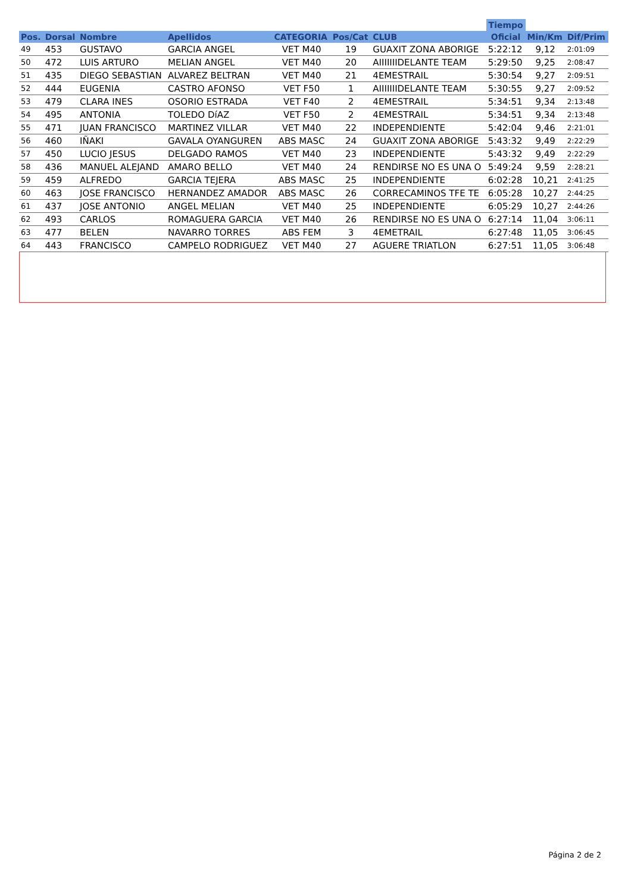| | | | | | | | Tiempo | | |
| --- | --- | --- | --- | --- | --- | --- | --- | --- | --- |
| Pos. | Dorsal | Nombre | Apellidos | CATEGORIA | Pos/Cat | CLUB | Oficial | Min/Km | Dif/Prim |
| 49 | 453 | GUSTAVO | GARCIA ANGEL | VET M40 | 19 | GUAXIT ZONA ABORIGE | 5:22:12 | 9,12 | 2:01:09 |
| 50 | 472 | LUIS ARTURO | MELIAN ANGEL | VET M40 | 20 | AIIIIIIIDELANTE TEAM | 5:29:50 | 9,25 | 2:08:47 |
| 51 | 435 | DIEGO SEBASTIAN | ALVAREZ BELTRAN | VET M40 | 21 | 4EMESTRAIL | 5:30:54 | 9,27 | 2:09:51 |
| 52 | 444 | EUGENIA | CASTRO AFONSO | VET F50 | 1 | AIIIIIIIDELANTE TEAM | 5:30:55 | 9,27 | 2:09:52 |
| 53 | 479 | CLARA INES | OSORIO ESTRADA | VET F40 | 2 | 4EMESTRAIL | 5:34:51 | 9,34 | 2:13:48 |
| 54 | 495 | ANTONIA | TOLEDO DíAZ | VET F50 | 2 | 4EMESTRAIL | 5:34:51 | 9,34 | 2:13:48 |
| 55 | 471 | JUAN FRANCISCO | MARTINEZ VILLAR | VET M40 | 22 | INDEPENDIENTE | 5:42:04 | 9,46 | 2:21:01 |
| 56 | 460 | IÑAKI | GAVALA OYANGUREN | ABS MASC | 24 | GUAXIT ZONA ABORIGE | 5:43:32 | 9,49 | 2:22:29 |
| 57 | 450 | LUCIO JESUS | DELGADO RAMOS | VET M40 | 23 | INDEPENDIENTE | 5:43:32 | 9,49 | 2:22:29 |
| 58 | 436 | MANUEL ALEJAND | AMARO BELLO | VET M40 | 24 | RENDIRSE NO ES UNA O | 5:49:24 | 9,59 | 2:28:21 |
| 59 | 459 | ALFREDO | GARCIA TEJERA | ABS MASC | 25 | INDEPENDIENTE | 6:02:28 | 10,21 | 2:41:25 |
| 60 | 463 | JOSE FRANCISCO | HERNANDEZ AMADOR | ABS MASC | 26 | CORRECAMINOS TFE TE | 6:05:28 | 10,27 | 2:44:25 |
| 61 | 437 | JOSE ANTONIO | ANGEL MELIAN | VET M40 | 25 | INDEPENDIENTE | 6:05:29 | 10,27 | 2:44:26 |
| 62 | 493 | CARLOS | ROMAGUERA GARCIA | VET M40 | 26 | RENDIRSE NO ES UNA O | 6:27:14 | 11,04 | 3:06:11 |
| 63 | 477 | BELEN | NAVARRO TORRES | ABS FEM | 3 | 4EMETRAIL | 6:27:48 | 11,05 | 3:06:45 |
| 64 | 443 | FRANCISCO | CAMPELO RODRIGUEZ | VET M40 | 27 | AGUERE TRIATLON | 6:27:51 | 11,05 | 3:06:48 |
Página 2 de 2